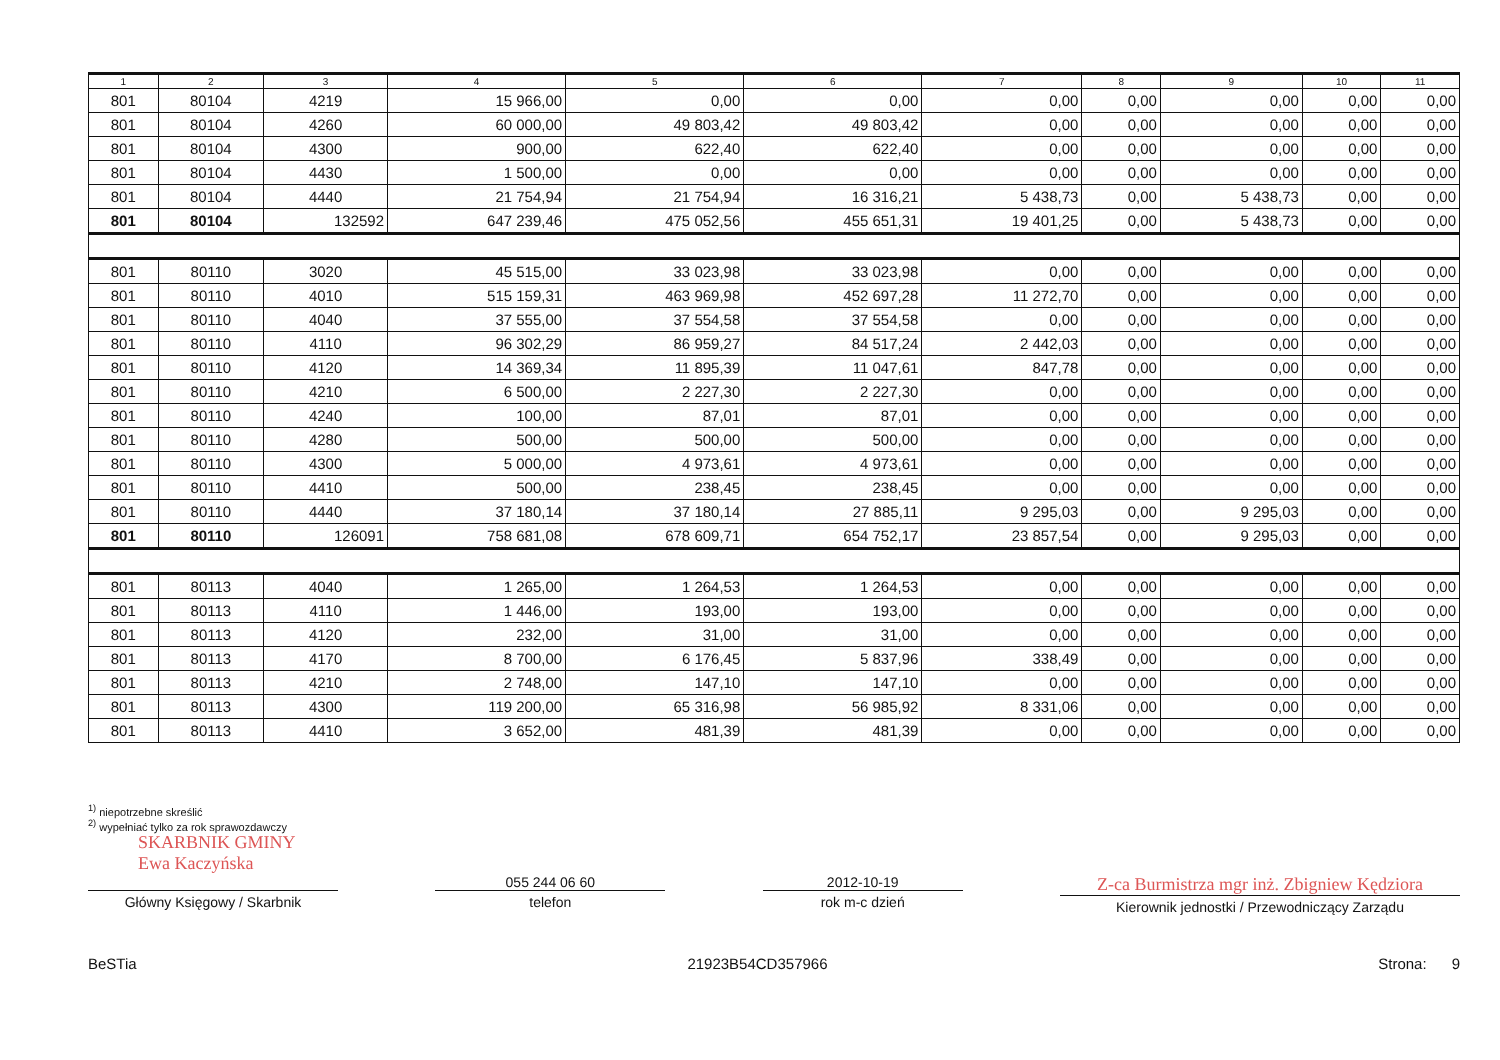| 1 | 2 | 3 | 4 | 5 | 6 | 7 | 8 | 9 | 10 | 11 |
| --- | --- | --- | --- | --- | --- | --- | --- | --- | --- | --- |
| 801 | 80104 | 4219 | 15 966,00 | 0,00 | 0,00 | 0,00 | 0,00 | 0,00 | 0,00 | 0,00 |
| 801 | 80104 | 4260 | 60 000,00 | 49 803,42 | 49 803,42 | 0,00 | 0,00 | 0,00 | 0,00 | 0,00 |
| 801 | 80104 | 4300 | 900,00 | 622,40 | 622,40 | 0,00 | 0,00 | 0,00 | 0,00 | 0,00 |
| 801 | 80104 | 4430 | 1 500,00 | 0,00 | 0,00 | 0,00 | 0,00 | 0,00 | 0,00 | 0,00 |
| 801 | 80104 | 4440 | 21 754,94 | 21 754,94 | 16 316,21 | 5 438,73 | 0,00 | 5 438,73 | 0,00 | 0,00 |
| 801 | 80104 | 132592 | 647 239,46 | 475 052,56 | 455 651,31 | 19 401,25 | 0,00 | 5 438,73 | 0,00 | 0,00 |
| 801 | 80110 | 3020 | 45 515,00 | 33 023,98 | 33 023,98 | 0,00 | 0,00 | 0,00 | 0,00 | 0,00 |
| 801 | 80110 | 4010 | 515 159,31 | 463 969,98 | 452 697,28 | 11 272,70 | 0,00 | 0,00 | 0,00 | 0,00 |
| 801 | 80110 | 4040 | 37 555,00 | 37 554,58 | 37 554,58 | 0,00 | 0,00 | 0,00 | 0,00 | 0,00 |
| 801 | 80110 | 4110 | 96 302,29 | 86 959,27 | 84 517,24 | 2 442,03 | 0,00 | 0,00 | 0,00 | 0,00 |
| 801 | 80110 | 4120 | 14 369,34 | 11 895,39 | 11 047,61 | 847,78 | 0,00 | 0,00 | 0,00 | 0,00 |
| 801 | 80110 | 4210 | 6 500,00 | 2 227,30 | 2 227,30 | 0,00 | 0,00 | 0,00 | 0,00 | 0,00 |
| 801 | 80110 | 4240 | 100,00 | 87,01 | 87,01 | 0,00 | 0,00 | 0,00 | 0,00 | 0,00 |
| 801 | 80110 | 4280 | 500,00 | 500,00 | 500,00 | 0,00 | 0,00 | 0,00 | 0,00 | 0,00 |
| 801 | 80110 | 4300 | 5 000,00 | 4 973,61 | 4 973,61 | 0,00 | 0,00 | 0,00 | 0,00 | 0,00 |
| 801 | 80110 | 4410 | 500,00 | 238,45 | 238,45 | 0,00 | 0,00 | 0,00 | 0,00 | 0,00 |
| 801 | 80110 | 4440 | 37 180,14 | 37 180,14 | 27 885,11 | 9 295,03 | 0,00 | 9 295,03 | 0,00 | 0,00 |
| 801 | 80110 | 126091 | 758 681,08 | 678 609,71 | 654 752,17 | 23 857,54 | 0,00 | 9 295,03 | 0,00 | 0,00 |
| 801 | 80113 | 4040 | 1 265,00 | 1 264,53 | 1 264,53 | 0,00 | 0,00 | 0,00 | 0,00 | 0,00 |
| 801 | 80113 | 4110 | 1 446,00 | 193,00 | 193,00 | 0,00 | 0,00 | 0,00 | 0,00 | 0,00 |
| 801 | 80113 | 4120 | 232,00 | 31,00 | 31,00 | 0,00 | 0,00 | 0,00 | 0,00 | 0,00 |
| 801 | 80113 | 4170 | 8 700,00 | 6 176,45 | 5 837,96 | 338,49 | 0,00 | 0,00 | 0,00 | 0,00 |
| 801 | 80113 | 4210 | 2 748,00 | 147,10 | 147,10 | 0,00 | 0,00 | 0,00 | 0,00 | 0,00 |
| 801 | 80113 | 4300 | 119 200,00 | 65 316,98 | 56 985,92 | 8 331,06 | 0,00 | 0,00 | 0,00 | 0,00 |
| 801 | 80113 | 4410 | 3 652,00 | 481,39 | 481,39 | 0,00 | 0,00 | 0,00 | 0,00 | 0,00 |
<sup>1)</sup> niepotrzebne skreślić
<sup>2)</sup> wypełniać tylko za rok sprawozdawczy
SKARBNIK GMINY
Ewa Kaczyńska
Główny Księgowy / Skarbnik
055 244 06 60
telefon
2012-10-19
rok m-c dzień
Z-ca Burmistrza mgr inż. Zbigniew Kędziora
Kierownik jednostki / Przewodniczący Zarządu
BeSTia 21923B54CD357966 Strona: 9